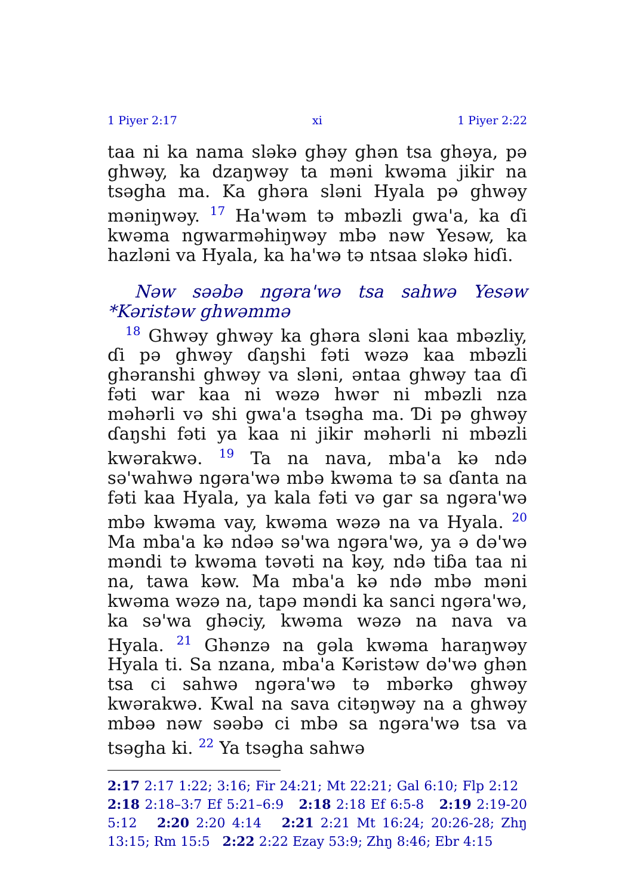1 Piyer 2:17 xi 1 Piyer 2:22
taa ni ka nama sləkə ghəy ghən tsa ghəya, pə ghwəy, ka dzaŋwəy ta məni kwəma jikir na tsəgha ma. Ka ghəra sləni Hyala pə ghwəy məniŋwəy. <sup>17</sup> Ha'wəm tə mbəzli gwa'a, ka ɗi kwəma ngwarməhiŋwəy mbə nəw Yesəw, ka hazləni va Hyala, ka ha'wə tə ntsaa sləkə hiɗi.
Nəw səəbə ngəra'wə tsa sahwə Yesəw *Kəristəw ghwəmmə
<sup>18</sup> Ghwəy ghwəy ka ghəra sləni kaa mbəzliy, ɗi pə ghwəy ɗaŋshi fəti wəzə kaa mbəzli ghəranshi ghwəy va sləni, əntaa ghwəy taa ɗi fəti war kaa ni wəzə hwər ni mbəzli nza məhərli və shi gwa'a tsəgha ma. Ɗi pə ghwəy ɗaŋshi fəti ya kaa ni jikir məhərli ni mbəzli kwərakwə. <sup>19</sup> Ta na nava, mba'a kə ndə sə'wahwə ngəra'wə mbə kwəma tə sa ɗanta na fəti kaa Hyala, ya kala fəti və gar sa ngəra'wə mbə kwəma vay, kwəma wəzə na va Hyala. <sup>20</sup> Ma mba'a kə ndəə sə'wa ngəra'wə, ya ə də'wə məndi tə kwəma təvəti na kəy, ndə tiɓa taa ni na, tawa kəw. Ma mba'a kə ndə mbə məni kwəma wəzə na, tapə məndi ka sanci ngəra'wə, ka sə'wa ghəciy, kwəma wəzə na nava va Hyala. <sup>21</sup> Ghənzə na gəla kwəma haraŋwəy Hyala ti. Sa nzana, mba'a Kəristəw də'wə ghən tsa ci sahwə ngəra'wə tə mbərkə ghwəy kwərakwə. Kwal na sava citəŋwəy na a ghwəy mbəə nəw səəbə ci mbə sa ngəra'wə tsa va tsəgha ki. <sup>22</sup> Ya tsəgha sahwə
2:17 2:17 1:22; 3:16; Fir 24:21; Mt 22:21; Gal 6:10; Flp 2:12 2:18 2:18–3:7 Ef 5:21–6:9 2:18 2:18 Ef 6:5-8 2:19 2:19-20 5:12 2:20 2:20 4:14 2:21 2:21 Mt 16:24; 20:26-28; Zhŋ 13:15; Rm 15:5 2:22 2:22 Ezay 53:9; Zhŋ 8:46; Ebr 4:15